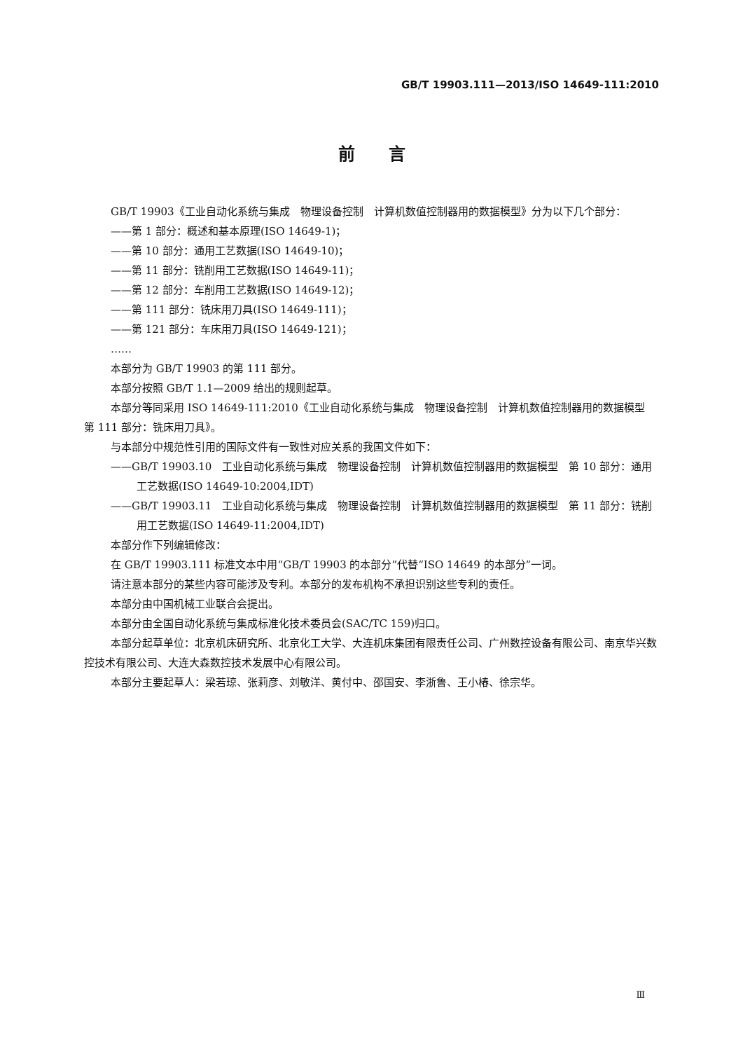GB/T 19903.111—2013/ISO 14649-111:2010
前　　言
GB/T 19903《工业自动化系统与集成　物理设备控制　计算机数值控制器用的数据模型》分为以下几个部分：
——第 1 部分：概述和基本原理(ISO 14649-1)；
——第 10 部分：通用工艺数据(ISO 14649-10)；
——第 11 部分：铣削用工艺数据(ISO 14649-11)；
——第 12 部分：车削用工艺数据(ISO 14649-12)；
——第 111 部分：铣床用刀具(ISO 14649-111)；
——第 121 部分：车床用刀具(ISO 14649-121)；
……
本部分为 GB/T 19903 的第 111 部分。
本部分按照 GB/T 1.1—2009 给出的规则起草。
本部分等同采用 ISO 14649-111:2010《工业自动化系统与集成　物理设备控制　计算机数值控制器用的数据模型　第 111 部分：铣床用刀具》。
与本部分中规范性引用的国际文件有一致性对应关系的我国文件如下：
——GB/T 19903.10　工业自动化系统与集成　物理设备控制　计算机数值控制器用的数据模型　第 10 部分：通用工艺数据(ISO 14649-10:2004,IDT)
——GB/T 19903.11　工业自动化系统与集成　物理设备控制　计算机数值控制器用的数据模型　第 11 部分：铣削用工艺数据(ISO 14649-11:2004,IDT)
本部分作下列编辑修改：
在 GB/T 19903.111 标准文本中用“GB/T 19903 的本部分”代替“ISO 14649 的本部分”一词。
请注意本部分的某些内容可能涉及专利。本部分的发布机构不承担识别这些专利的责任。
本部分由中国机械工业联合会提出。
本部分由全国自动化系统与集成标准化技术委员会(SAC/TC 159)归口。
本部分起草单位：北京机床研究所、北京化工大学、大连机床集团有限责任公司、广州数控设备有限公司、南京华兴数控技术有限公司、大连大森数控技术发展中心有限公司。
本部分主要起草人：梁若琼、张莉彦、刘敏洋、黄付中、邵国安、李浙鲁、王小椿、徐宗华。
Ⅲ